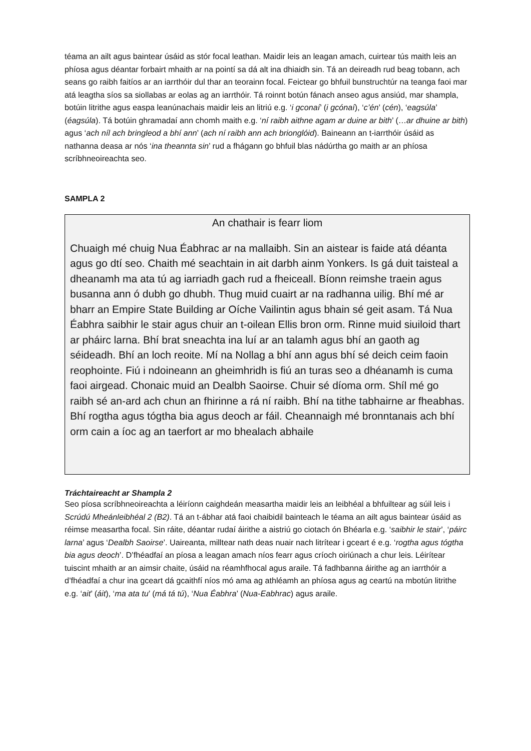téama an ailt agus baintear úsáid as stór focal leathan. Maidir leis an leagan amach, cuirtear tús maith leis an phíosa agus déantar forbairt mhaith ar na pointí sa dá alt ina dhiaidh sin. Tá an deireadh rud beag tobann, ach seans go raibh faitíos ar an iarrthóir dul thar an teorainn focal. Feictear go bhfuil bunstruchtúr na teanga faoi mar atá leagtha síos sa siollabas ar eolas ag an iarrthóir. Tá roinnt botún fánach anseo agus ansiúd, mar shampla, botúin litrithe agus easpa leanúnachais maidir leis an litriú e.g. ‘i gconaí’ (i gcónaí), ‘c’én’ (cén), ‘eagsúla’ (éagsúla). Tá botúin ghramadaí ann chomh maith e.g. ‘ní raibh aithne agam ar duine ar bith’ (…ar dhuine ar bith) agus ‘ach níl ach bringleod a bhí ann’ (ach ní raibh ann ach brionglóid). Baineann an t-iarrthóir úsáid as nathanna deasa ar nós ‘ina theannta sin’ rud a fhágann go bhfuil blas nádúrtha go maith ar an phíosa scríbhneoireachta seo.
SAMPLA 2
An chathair is fearr liom
Chuaigh mé chuig Nua Éabhrac ar na mallaibh. Sin an aistear is faide atá déanta agus go dtí seo. Chaith mé seachtain in ait darbh ainm Yonkers. Is gá duit taisteal a dheanamh ma ata tú ag iarriadh gach rud a fheiceall. Bíonn reimshe traein agus busanna ann ó dubh go dhubh. Thug muid cuairt ar na radhanna uilig. Bhí mé ar bharr an Empire State Building ar Oíche Vailintin agus bhain sé geit asam. Tá Nua Éabhra saibhir le stair agus chuir an t-oilean Ellis bron orm. Rinne muid siuiloid thart ar pháirc larna. Bhí brat sneachta ina luí ar an talamh agus bhí an gaoth ag séideadh. Bhí an loch reoite. Mí na Nollag a bhí ann agus bhí sé deich ceim faoin reophointe. Fiú i ndoineann an gheimhridh is fiú an turas seo a dhéanamh is cuma faoi airgead. Chonaic muid an Dealbh Saoirse. Chuir sé díoma orm. Shíl mé go raibh sé an-ard ach chun an fhirinne a rá ní raibh. Bhí na tithe tabhairne ar fheabhas. Bhí rogtha agus tógtha bia agus deoch ar fáil. Cheannaigh mé bronntanais ach bhí orm cain a íoc ag an taerfort ar mo bhealach abhaile
Tráchtaireacht ar Shampla 2
Seo píosa scríbhneoireachta a léiríonn caighdeán measartha maidir leis an leibhéal a bhfuiltear ag súil leis i Scrúdú Mheánleibhéal 2 (B2). Tá an t-ábhar atá faoi chaibidil bainteach le téama an ailt agus baintear úsáid as réimse measartha focal. Sin ráite, déantar rudaí áirithe a aistriú go ciotach ón Bhéarla e.g. ‘saibhir le stair’, ‘páirc larna’ agus ‘Dealbh Saoirse’. Uaireanta, milltear nath deas nuair nach litrítear i gceart é e.g. ‘rogtha agus tógtha bia agus deoch’. D’fhéadfaí an píosa a leagan amach níos fearr agus críoch oiriúnach a chur leis. Léirítear tuiscint mhaith ar an aimsir chaite, úsáid na réamhfhocal agus araile. Tá fadhbanna áirithe ag an iarrthóir a d’fhéadfaí a chur ina gceart dá gcaithfí níos mó ama ag athléamh an phíosa agus ag ceartú na mbotún litrithe e.g. ‘ait’ (áit), ‘ma ata tu’ (má tá tú), ‘Nua Éabhra’ (Nua-Eabhrac) agus araile.